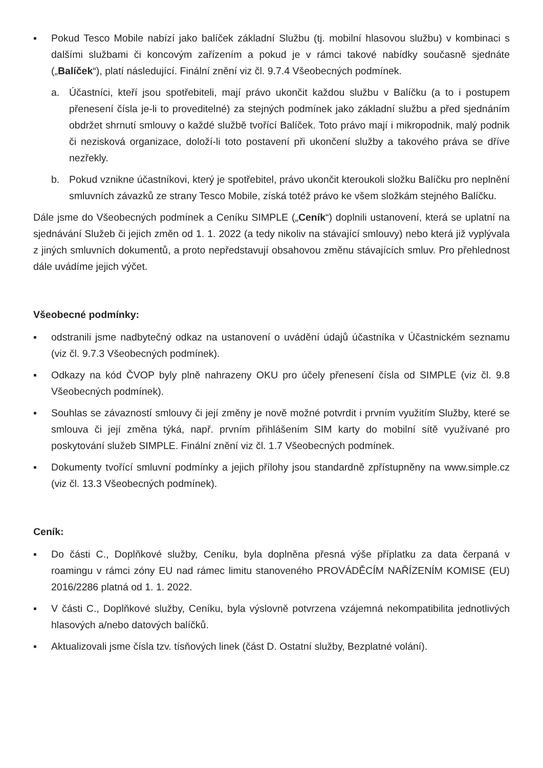▪ Pokud Tesco Mobile nabízí jako balíček základní Službu (tj. mobilní hlasovou službu) v kombinaci s dalšími službami či koncovým zařízením a pokud je v rámci takové nabídky současně sjednáte („Balíček“), platí následující. Finální znění viz čl. 9.7.4 Všeobecných podmínek.
a. Účastníci, kteří jsou spotřebiteli, mají právo ukončit každou službu v Balíčku (a to i postupem přenesení čísla je-li to proveditelné) za stejných podmínek jako základní službu a před sjednáním obdržet shrnutí smlouvy o každé službě tvořící Balíček. Toto právo mají i mikropodnik, malý podnik či nezisková organizace, doloží-li toto postavení při ukončení služby a takového práva se dříve nezřekly.
b. Pokud vznikne účastníkovi, který je spotřebitel, právo ukončit kteroukoli složku Balíčku pro neplnění smluvních závazků ze strany Tesco Mobile, získá totéž právo ke všem složkám stejného Balíčku.
Dále jsme do Všeobecných podmínek a Ceníku SIMPLE („Ceník“) doplnili ustanovení, která se uplatní na sjednávání Služeb či jejich změn od 1. 1. 2022 (a tedy nikoliv na stávající smlouvy) nebo která již vyplývala z jiných smluvních dokumentů, a proto nepředstavují obsahovou změnu stávajících smluv. Pro přehlednost dále uvádíme jejich výčet.
Všeobecné podmínky:
▪ odstranili jsme nadbytečný odkaz na ustanovení o uvádění údajů účastníka v Účastnickém seznamu (viz čl. 9.7.3 Všeobecných podmínek).
▪ Odkazy na kód ČVOP byly plně nahrazeny OKU pro účely přenesení čísla od SIMPLE (viz čl. 9.8 Všeobecných podmínek).
▪ Souhlas se závazností smlouvy či její změny je nově možné potvrdit i prvním využitím Služby, které se smlouva či její změna týká, např. prvním přihlášením SIM karty do mobilní sítě využívané pro poskytování služeb SIMPLE. Finální znění viz čl. 1.7 Všeobecných podmínek.
▪ Dokumenty tvořící smluvní podmínky a jejich přílohy jsou standardně zpřístupněny na www.simple.cz (viz čl. 13.3 Všeobecných podmínek).
Ceník:
▪ Do části C., Doplňkové služby, Ceníku, byla doplněna přesná výše příplatku za data čerpaná v roamingu v rámci zóny EU nad rámec limitu stanoveného PROVÁDĚCÍM NAŘÍZENÍM KOMISE (EU) 2016/2286 platná od 1. 1. 2022.
▪ V části C., Doplňkové služby, Ceníku, byla výslovně potvrzena vzájemná nekompatibilita jednotlivých hlasových a/nebo datových balíčků.
▪ Aktualizovali jsme čísla tzv. tísňových linek (část D. Ostatní služby, Bezplatné volání).